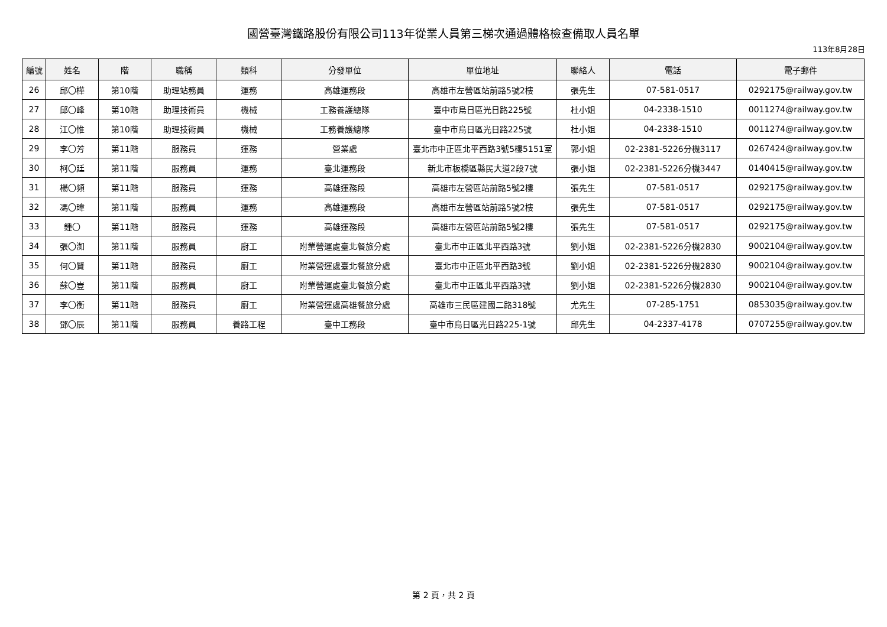國營臺灣鐵路股份有限公司113年從業人員第三梯次通過體格檢查備取人員名單
113年8月28日
| 編號 | 姓名 | 階 | 職稱 | 類科 | 分發單位 | 單位地址 | 聯絡人 | 電話 | 電子郵件 |
| --- | --- | --- | --- | --- | --- | --- | --- | --- | --- |
| 26 | 邱〇樺 | 第10階 | 助理站務員 | 運務 | 高雄運務段 | 高雄市左營區站前路5號2樓 | 張先生 | 07-581-0517 | 0292175@railway.gov.tw |
| 27 | 邱〇峰 | 第10階 | 助理技術員 | 機械 | 工務養護總隊 | 臺中市烏日區光日路225號 | 杜小姐 | 04-2338-1510 | 0011274@railway.gov.tw |
| 28 | 江〇惟 | 第10階 | 助理技術員 | 機械 | 工務養護總隊 | 臺中市烏日區光日路225號 | 杜小姐 | 04-2338-1510 | 0011274@railway.gov.tw |
| 29 | 李〇芳 | 第11階 | 服務員 | 運務 | 營業處 | 臺北市中正區北平西路3號5樓5151室 | 郭小姐 | 02-2381-5226分機3117 | 0267424@railway.gov.tw |
| 30 | 柯〇廷 | 第11階 | 服務員 | 運務 | 臺北運務段 | 新北市板橋區縣民大道2段7號 | 張小姐 | 02-2381-5226分機3447 | 0140415@railway.gov.tw |
| 31 | 楊〇頻 | 第11階 | 服務員 | 運務 | 高雄運務段 | 高雄市左營區站前路5號2樓 | 張先生 | 07-581-0517 | 0292175@railway.gov.tw |
| 32 | 馮〇瑋 | 第11階 | 服務員 | 運務 | 高雄運務段 | 高雄市左營區站前路5號2樓 | 張先生 | 07-581-0517 | 0292175@railway.gov.tw |
| 33 | 鍾〇 | 第11階 | 服務員 | 運務 | 高雄運務段 | 高雄市左營區站前路5號2樓 | 張先生 | 07-581-0517 | 0292175@railway.gov.tw |
| 34 | 張〇洳 | 第11階 | 服務員 | 廚工 | 附業營運處臺北餐旅分處 | 臺北市中正區北平西路3號 | 劉小姐 | 02-2381-5226分機2830 | 9002104@railway.gov.tw |
| 35 | 何〇賢 | 第11階 | 服務員 | 廚工 | 附業營運處臺北餐旅分處 | 臺北市中正區北平西路3號 | 劉小姐 | 02-2381-5226分機2830 | 9002104@railway.gov.tw |
| 36 | 蘇〇豈 | 第11階 | 服務員 | 廚工 | 附業營運處臺北餐旅分處 | 臺北市中正區北平西路3號 | 劉小姐 | 02-2381-5226分機2830 | 9002104@railway.gov.tw |
| 37 | 李〇衡 | 第11階 | 服務員 | 廚工 | 附業營運處高雄餐旅分處 | 高雄市三民區建國二路318號 | 尤先生 | 07-285-1751 | 0853035@railway.gov.tw |
| 38 | 鄧〇辰 | 第11階 | 服務員 | 養路工程 | 臺中工務段 | 臺中市烏日區光日路225-1號 | 邱先生 | 04-2337-4178 | 0707255@railway.gov.tw |
第 2 頁，共 2 頁